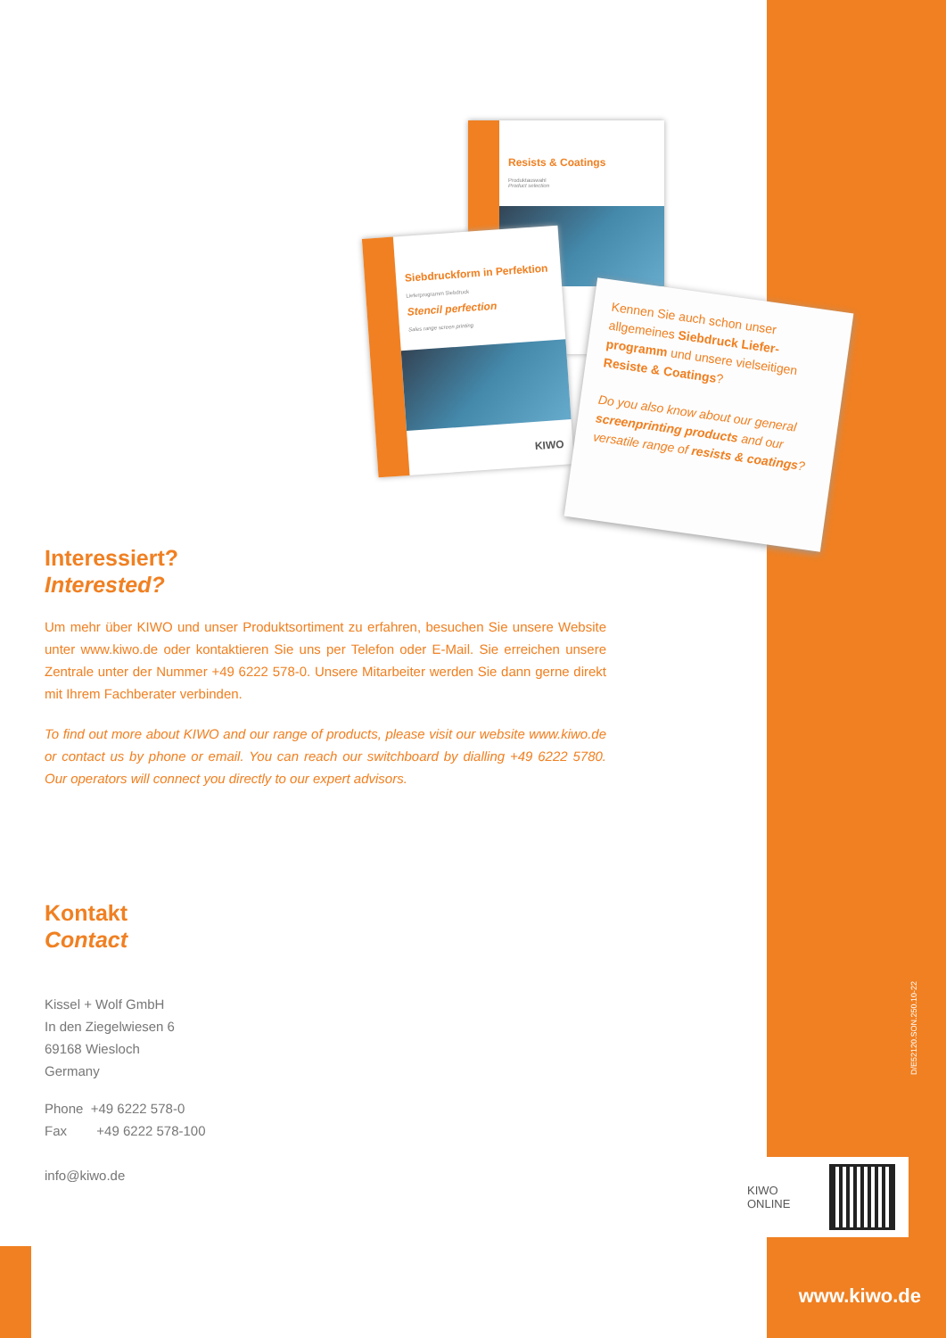Resists & Coatings
Produktauswahl
Product selection
Siebdruckform in Perfektion
Lieferprogramm Siebdruck
Stencil perfection
Sales range screen printing
KIWO
Kennen Sie auch schon unser allgemeines Siebdruck Liefer­programm und unsere vielseitigen Resiste & Coatings?
Do you also know about our general screenprinting products and our versatile range of resists & coatings?
Interessiert?
Interested?
Um mehr über KIWO und unser Produktsortiment zu erfahren, besuchen Sie unsere Web­site unter www.kiwo.de oder kontaktieren Sie uns per Telefon oder E-Mail. Sie erreichen unsere Zentrale unter der Nummer +49 6222 578-0. Unsere Mitarbeiter werden Sie dann gerne direkt mit Ihrem Fachberater verbinden.
To find out more about KIWO and our range of products, please visit our website www.kiwo.de or contact us by phone or email. You can reach our switchboard by dialling +49 6222 5780. Our operators will connect you directly to our expert advisors.
Kontakt
Contact
Kissel + Wolf GmbH
In den Ziegelwiesen 6
69168 Wiesloch
Germany
Phone +49 6222 578-0
Fax +49 6222 578-100
info@kiwo.de
D/E52120.SON.250.10-22
KIWO
ONLINE
www.kiwo.de